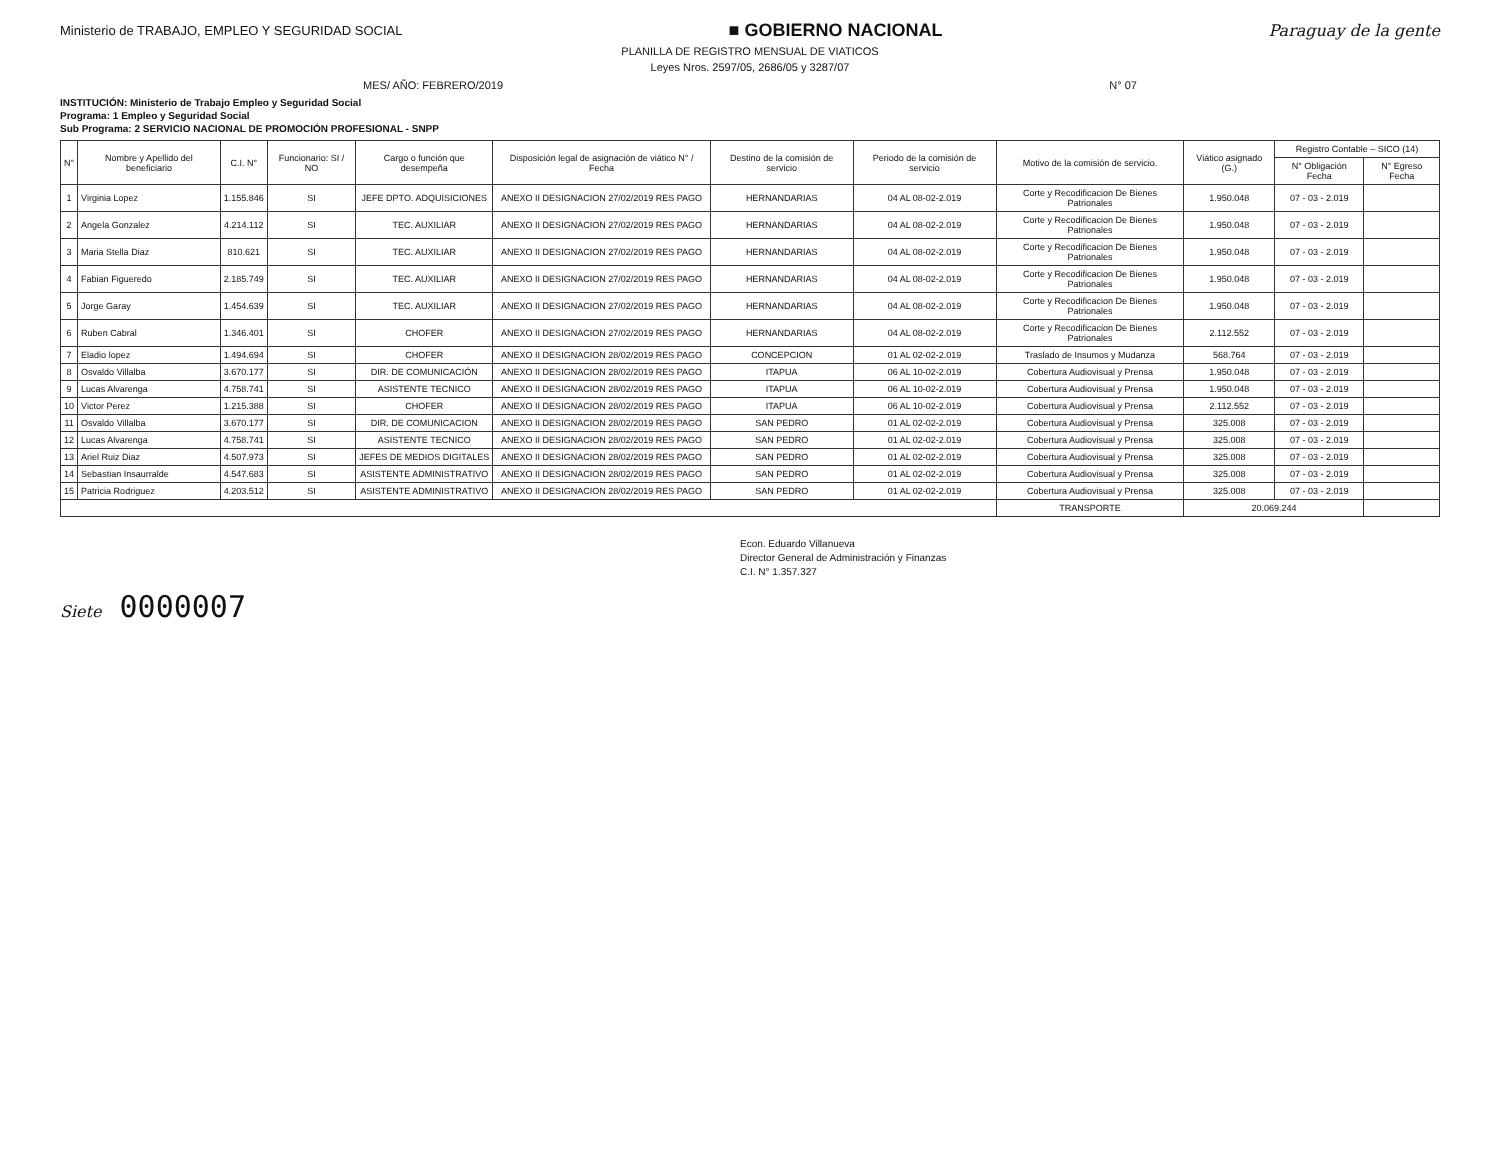Ministerio de TRABAJO, EMPLEO Y SEGURIDAD SOCIAL
■ GOBIERNO NACIONAL Paraguay de la gente
PLANILLA DE REGISTRO MENSUAL DE VIATICOS
Leyes Nros. 2597/05, 2686/05 y 3287/07
MES/ AÑO: FEBRERO/2019 N° 07
INSTITUCIÓN: Ministerio de Trabajo Empleo y Seguridad Social
Programa: 1 Empleo y Seguridad Social
Sub Programa: 2 SERVICIO NACIONAL DE PROMOCIÓN PROFESIONAL - SNPP
| N° | Nombre y Apellido del beneficiario | C.I. N° | Funcionario: SI / NO | Cargo o función que desempeña | Disposición legal de asignación de viático N° / Fecha | Destino de la comisión de servicio | Periodo de la comisión de servicio | Motivo de la comisión de servicio. | Viático asignado (G.) | Registro Contable – SICO (14) | |
| --- | --- | --- | --- | --- | --- | --- | --- | --- | --- | --- | --- |
| | | | | | | | | | | N° Obligación Fecha | N° Egreso Fecha |
| 1 | Virginia Lopez | 1.155.846 | SI | JEFE DPTO. ADQUISICIONES | ANEXO II DESIGNACION 27/02/2019 RES PAGO | HERNANDARIAS | 04 AL 08-02-2.019 | Corte y Recodificacion De Bienes Patrionales | 1.950.048 | 07 - 03 - 2.019 | |
| 2 | Angela Gonzalez | 4.214.112 | SI | TEC. AUXILIAR | ANEXO II DESIGNACION 27/02/2019 RES PAGO | HERNANDARIAS | 04 AL 08-02-2.019 | Corte y Recodificacion De Bienes Patrionales | 1.950.048 | 07 - 03 - 2.019 | |
| 3 | Maria Stella Diaz | 810.621 | SI | TEC. AUXILIAR | ANEXO II DESIGNACION 27/02/2019 RES PAGO | HERNANDARIAS | 04 AL 08-02-2.019 | Corte y Recodificacion De Bienes Patrionales | 1.950.048 | 07 - 03 - 2.019 | |
| 4 | Fabian Figueredo | 2.185.749 | SI | TEC. AUXILIAR | ANEXO II DESIGNACION 27/02/2019 RES PAGO | HERNANDARIAS | 04 AL 08-02-2.019 | Corte y Recodificacion De Bienes Patrionales | 1.950.048 | 07 - 03 - 2.019 | |
| 5 | Jorge Garay | 1.454.639 | SI | TEC. AUXILIAR | ANEXO II DESIGNACION 27/02/2019 RES PAGO | HERNANDARIAS | 04 AL 08-02-2.019 | Corte y Recodificacion De Bienes Patrionales | 1.950.048 | 07 - 03 - 2.019 | |
| 6 | Ruben Cabral | 1.346.401 | SI | CHOFER | ANEXO II DESIGNACION 27/02/2019 RES PAGO | HERNANDARIAS | 04 AL 08-02-2.019 | Corte y Recodificacion De Bienes Patrionales | 2.112.552 | 07 - 03 - 2.019 | |
| 7 | Eladio lopez | 1.494.694 | SI | CHOFER | ANEXO II DESIGNACION 28/02/2019 RES PAGO | CONCEPCION | 01 AL 02-02-2.019 | Traslado de Insumos y Mudanza | 568.764 | 07 - 03 - 2.019 | |
| 8 | Osvaldo Villalba | 3.670.177 | SI | DIR. DE COMUNICACIÓN | ANEXO II DESIGNACION 28/02/2019 RES PAGO | ITAPUA | 06 AL 10-02-2.019 | Cobertura Audiovisual y Prensa | 1.950.048 | 07 - 03 - 2.019 | |
| 9 | Lucas Alvarenga | 4.758.741 | SI | ASISTENTE TECNICO | ANEXO II DESIGNACION 28/02/2019 RES PAGO | ITAPUA | 06 AL 10-02-2.019 | Cobertura Audiovisual y Prensa | 1.950.048 | 07 - 03 - 2.019 | |
| 10 | Victor Perez | 1.215.388 | SI | CHOFER | ANEXO II DESIGNACION 28/02/2019 RES PAGO | ITAPUA | 06 AL 10-02-2.019 | Cobertura Audiovisual y Prensa | 2.112.552 | 07 - 03 - 2.019 | |
| 11 | Osvaldo Villalba | 3.670.177 | SI | DIR. DE COMUNICACION | ANEXO II DESIGNACION 28/02/2019 RES PAGO | SAN PEDRO | 01 AL 02-02-2.019 | Cobertura Audiovisual y Prensa | 325.008 | 07 - 03 - 2.019 | |
| 12 | Lucas Alvarenga | 4.758.741 | SI | ASISTENTE TECNICO | ANEXO II DESIGNACION 28/02/2019 RES PAGO | SAN PEDRO | 01 AL 02-02-2.019 | Cobertura Audiovisual y Prensa | 325.008 | 07 - 03 - 2.019 | |
| 13 | Ariel Ruiz Diaz | 4.507.973 | SI | JEFES DE MEDIOS DIGITALES | ANEXO II DESIGNACION 28/02/2019 RES PAGO | SAN PEDRO | 01 AL 02-02-2.019 | Cobertura Audiovisual y Prensa | 325.008 | 07 - 03 - 2.019 | |
| 14 | Sebastian Insaurralde | 4.547.683 | SI | ASISTENTE ADMINISTRATIVO | ANEXO II DESIGNACION 28/02/2019 RES PAGO | SAN PEDRO | 01 AL 02-02-2.019 | Cobertura Audiovisual y Prensa | 325.008 | 07 - 03 - 2.019 | |
| 15 | Patricia Rodriguez | 4.203.512 | SI | ASISTENTE ADMINISTRATIVO | ANEXO II DESIGNACION 28/02/2019 RES PAGO | SAN PEDRO | 01 AL 02-02-2.019 | Cobertura Audiovisual y Prensa | 325.008 | 07 - 03 - 2.019 | |
| | | | | | | | | TRANSPORTE | 20.069.244 | | |
Econ. Eduardo Villanueva
Director General de Administración y Finanzas
C.I. N° 1.357.327
Siete 0000007